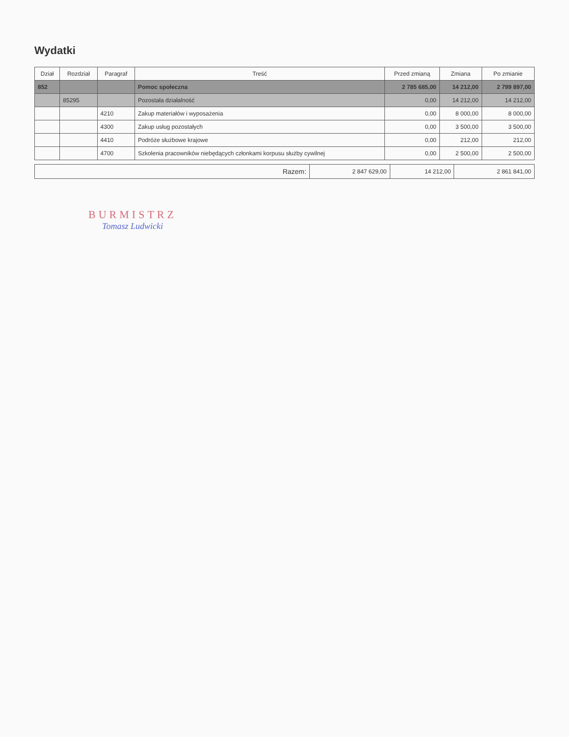Wydatki
| Dział | Rozdział | Paragraf | Treść | Przed zmianą | Zmiana | Po zmianie |
| --- | --- | --- | --- | --- | --- | --- |
| 852 | | | Pomoc społeczna | 2 785 685,00 | 14 212,00 | 2 799 897,00 |
| | 85295 | | Pozostała działalność | 0,00 | 14 212,00 | 14 212,00 |
| | | 4210 | Zakup materiałów i wyposażenia | 0,00 | 8 000,00 | 8 000,00 |
| | | 4300 | Zakup usług pozostałych | 0,00 | 3 500,00 | 3 500,00 |
| | | 4410 | Podróże służbowe krajowe | 0,00 | 212,00 | 212,00 |
| | | 4700 | Szkolenia pracowników niebędących członkami korpusu służby cywilnej | 0,00 | 2 500,00 | 2 500,00 |
| Razem: | 2 847 629,00 | 14 212,00 | 2 861 841,00 |
BURMISTRZ
Tomasz Ludwicki